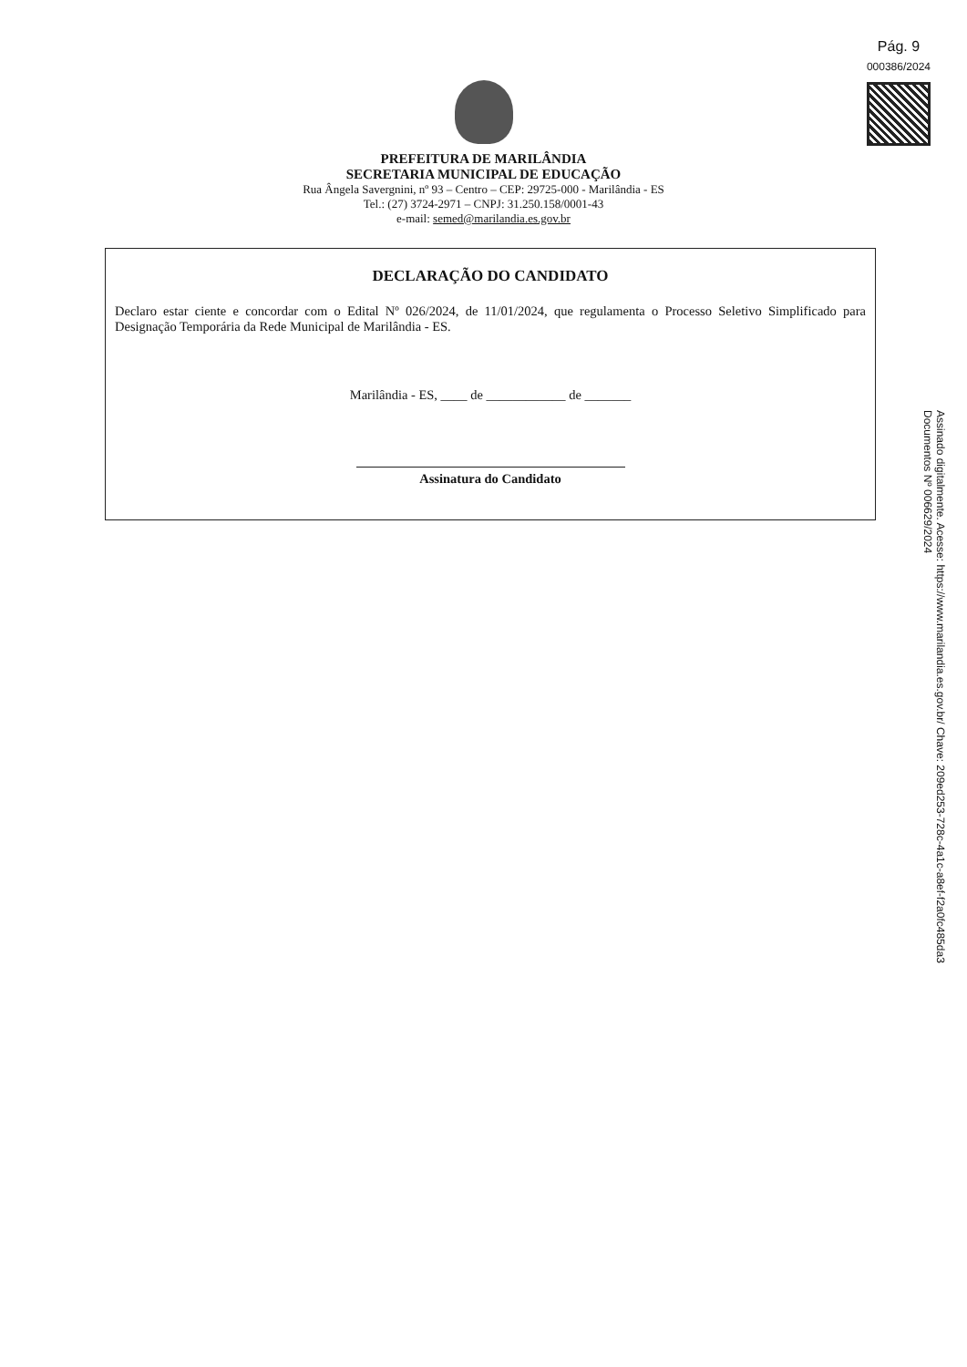Pág. 9
000386/2024
PREFEITURA DE MARILÂNDIA
SECRETARIA MUNICIPAL DE EDUCAÇÃO
Rua Ângela Savergnini, nº 93 – Centro – CEP: 29725-000 - Marilândia - ES
Tel.: (27) 3724-2971 – CNPJ: 31.250.158/0001-43
e-mail: semed@marilandia.es.gov.br
DECLARAÇÃO DO CANDIDATO
Declaro estar ciente e concordar com o Edital Nº 026/2024, de 11/01/2024, que regulamenta o Processo Seletivo Simplificado para Designação Temporária da Rede Municipal de Marilândia - ES.
Marilândia - ES, ____ de ____________ de _______
Assinatura do Candidato
Assinado digitalmente. Acesse: https://www.marilandia.es.gov.br/ Chave: 209ed253-728c-4a1c-a8ef-f2a0fc485da3
Documentos Nº 006629/2024